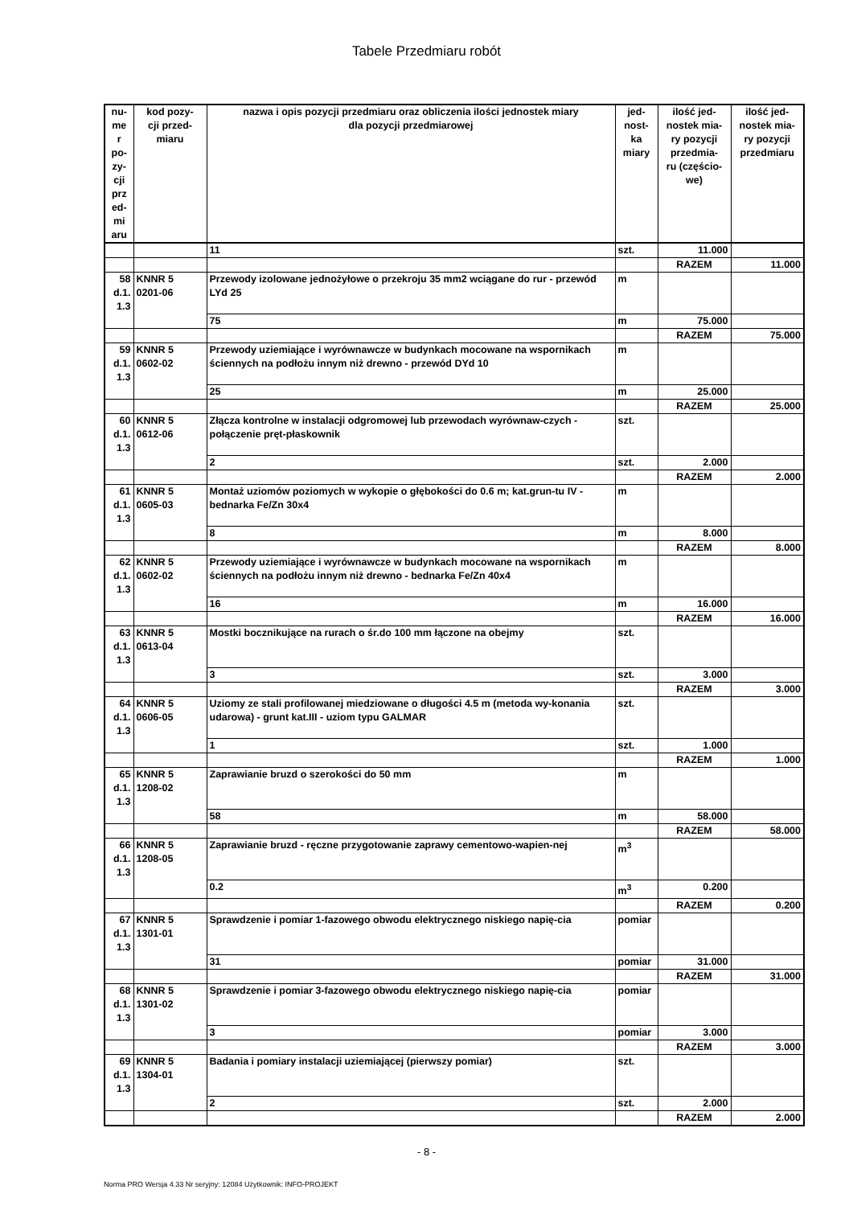Tabele Przedmiaru robót
| nu- me r po- zy- cji prz ed- mi aru | kod pozy- cji przed- miaru | nazwa i opis pozycji przedmiaru oraz obliczenia ilości jednostek miary dla pozycji przedmiarowej | jed- nost- ka miary | ilość jed- nostek mia- ry pozycji przedmia- ru (częścio- we) | ilość jed- nostek mia- ry pozycji przedmiaru |
| --- | --- | --- | --- | --- | --- |
| | | 11 | szt. | 11.000 | |
| | | | | RAZEM | 11.000 |
| 58 d.1. 1.3 | KNNR 5 0201-06 | Przewody izolowane jednożyłowe o przekroju 35 mm2 wciągane do rur - przewód LYd 25 | m | | |
| | | 75 | m | 75.000 | |
| | | | | RAZEM | 75.000 |
| 59 d.1. 1.3 | KNNR 5 0602-02 | Przewody uziemiające i wyrównawcze w budynkach mocowane na wspornikach ściennych na podłożu innym niż drewno - przewód DYd 10 | m | | |
| | | 25 | m | 25.000 | |
| | | | | RAZEM | 25.000 |
| 60 d.1. 1.3 | KNNR 5 0612-06 | Złącza kontrolne w instalacji odgromowej lub przewodach wyrównaw-czych - połączenie pręt-płaskownik | szt. | | |
| | | 2 | szt. | 2.000 | |
| | | | | RAZEM | 2.000 |
| 61 d.1. 1.3 | KNNR 5 0605-03 | Montaż uziomów poziomych w wykopie o głębokości do 0.6 m; kat.grun-tu IV - bednarka Fe/Zn 30x4 | m | | |
| | | 8 | m | 8.000 | |
| | | | | RAZEM | 8.000 |
| 62 d.1. 1.3 | KNNR 5 0602-02 | Przewody uziemiające i wyrównawcze w budynkach mocowane na wspornikach ściennych na podłożu innym niż drewno - bednarka Fe/Zn 40x4 | m | | |
| | | 16 | m | 16.000 | |
| | | | | RAZEM | 16.000 |
| 63 d.1. 1.3 | KNNR 5 0613-04 | Mostki bocznikujące na rurach o śr.do 100 mm łączone na obejmy | szt. | | |
| | | 3 | szt. | 3.000 | |
| | | | | RAZEM | 3.000 |
| 64 d.1. 1.3 | KNNR 5 0606-05 | Uziomy ze stali profilowanej miedziowane o długości 4.5 m (metoda wy-konania udarowa) - grunt kat.III - uziom typu GALMAR | szt. | | |
| | | 1 | szt. | 1.000 | |
| | | | | RAZEM | 1.000 |
| 65 d.1. 1.3 | KNNR 5 1208-02 | Zaprawianie bruzd o szerokości do 50 mm | m | | |
| | | 58 | m | 58.000 | |
| | | | | RAZEM | 58.000 |
| 66 d.1. 1.3 | KNNR 5 1208-05 | Zaprawianie bruzd - ręczne przygotowanie zaprawy cementowo-wapien-nej | m<sup>3</sup> | | |
| | | 0.2 | m<sup>3</sup> | 0.200 | |
| | | | | RAZEM | 0.200 |
| 67 d.1. 1.3 | KNNR 5 1301-01 | Sprawdzenie i pomiar 1-fazowego obwodu elektrycznego niskiego napię-cia | pomiar | | |
| | | 31 | pomiar | 31.000 | |
| | | | | RAZEM | 31.000 |
| 68 d.1. 1.3 | KNNR 5 1301-02 | Sprawdzenie i pomiar 3-fazowego obwodu elektrycznego niskiego napię-cia | pomiar | | |
| | | 3 | pomiar | 3.000 | |
| | | | | RAZEM | 3.000 |
| 69 d.1. 1.3 | KNNR 5 1304-01 | Badania i pomiary instalacji uziemiającej (pierwszy pomiar) | szt. | | |
| | | 2 | szt. | 2.000 | |
| | | | | RAZEM | 2.000 |
- 8 -
Norma PRO Wersja 4.33 Nr seryjny: 12084 Użytkownik: INFO-PROJEKT